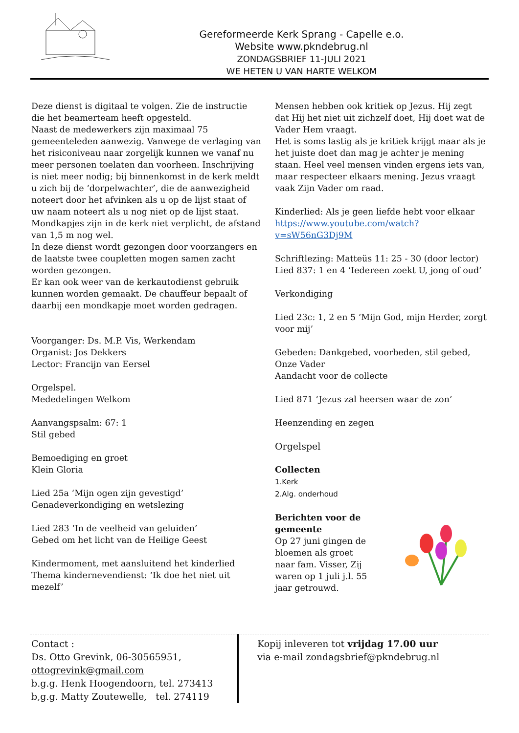Gereformeerde Kerk Sprang - Capelle e.o.
Website www.pkndebrug.nl
ZONDAGSBRIEF 11-JULI 2021
WE HETEN U VAN HARTE WELKOM
Deze dienst is digitaal te volgen. Zie de instructie die het beamerteam heeft opgesteld.
Naast de medewerkers zijn maximaal 75 gemeenteleden aanwezig. Vanwege de verlaging van het risiconiveau naar zorgelijk kunnen we vanaf nu meer personen toelaten dan voorheen. Inschrijving is niet meer nodig; bij binnenkomst in de kerk meldt u zich bij de ‘dorpelwachter’, die de aanwezigheid noteert door het afvinken als u op de lijst staat of uw naam noteert als u nog niet op de lijst staat.
Mondkapjes zijn in de kerk niet verplicht, de afstand van 1,5 m nog wel.
In deze dienst wordt gezongen door voorzangers en de laatste twee coupletten mogen samen zacht worden gezongen.
Er kan ook weer van de kerkautodienst gebruik kunnen worden gemaakt. De chauffeur bepaalt of daarbij een mondkapje moet worden gedragen.
Voorganger: Ds. M.P. Vis, Werkendam
Organist: Jos Dekkers
Lector: Francijn van Eersel
Orgelspel.
Mededelingen Welkom
Aanvangspsalm: 67: 1
Stil gebed
Bemoediging en groet
Klein Gloria
Lied 25a ‘Mijn ogen zijn gevestigd’
Genadeverkondiging en wetslezing
Lied 283 ‘In de veelheid van geluiden’
Gebed om het licht van de Heilige Geest
Kindermoment, met aansluitend het kinderlied
Thema kindernevendienst: ‘Ik doe het niet uit mezelf’
Mensen hebben ook kritiek op Jezus. Hij zegt dat Hij het niet uit zichzelf doet, Hij doet wat de Vader Hem vraagt.
Het is soms lastig als je kritiek krijgt maar als je het juiste doet dan mag je achter je mening staan. Heel veel mensen vinden ergens iets van, maar respecteer elkaars mening. Jezus vraagt vaak Zijn Vader om raad.
Kinderlied: Als je geen liefde hebt voor elkaar
https://www.youtube.com/watch?v=sW56nG3Dj9M
Schriftlezing: Matteüs 11: 25 - 30 (door lector)
Lied 837: 1 en 4 ‘Iedereen zoekt U, jong of oud’
Verkondiging
Lied 23c: 1, 2 en 5 ‘Mijn God, mijn Herder, zorgt voor mij’
Gebeden: Dankgebed, voorbeden, stil gebed, Onze Vader
Aandacht voor de collecte
Lied 871 ‘Jezus zal heersen waar de zon’
Heenzending en zegen
Orgelspel
Collecten
1.Kerk
2.Alg. onderhoud
Berichten voor de gemeente
Op 27 juni gingen de bloemen als groet naar fam. Visser, Zij waren op 1 juli j.l. 55 jaar getrouwd.
Contact :
Ds. Otto Grevink, 06-30565951,
ottogrevink@gmail.com
b.g.g. Henk Hoogendoorn, tel. 273413
b,g.g. Matty Zoutewelle, tel. 274119
Kopij inleveren tot vrijdag 17.00 uur
via e-mail zondagsbrief@pkndebrug.nl